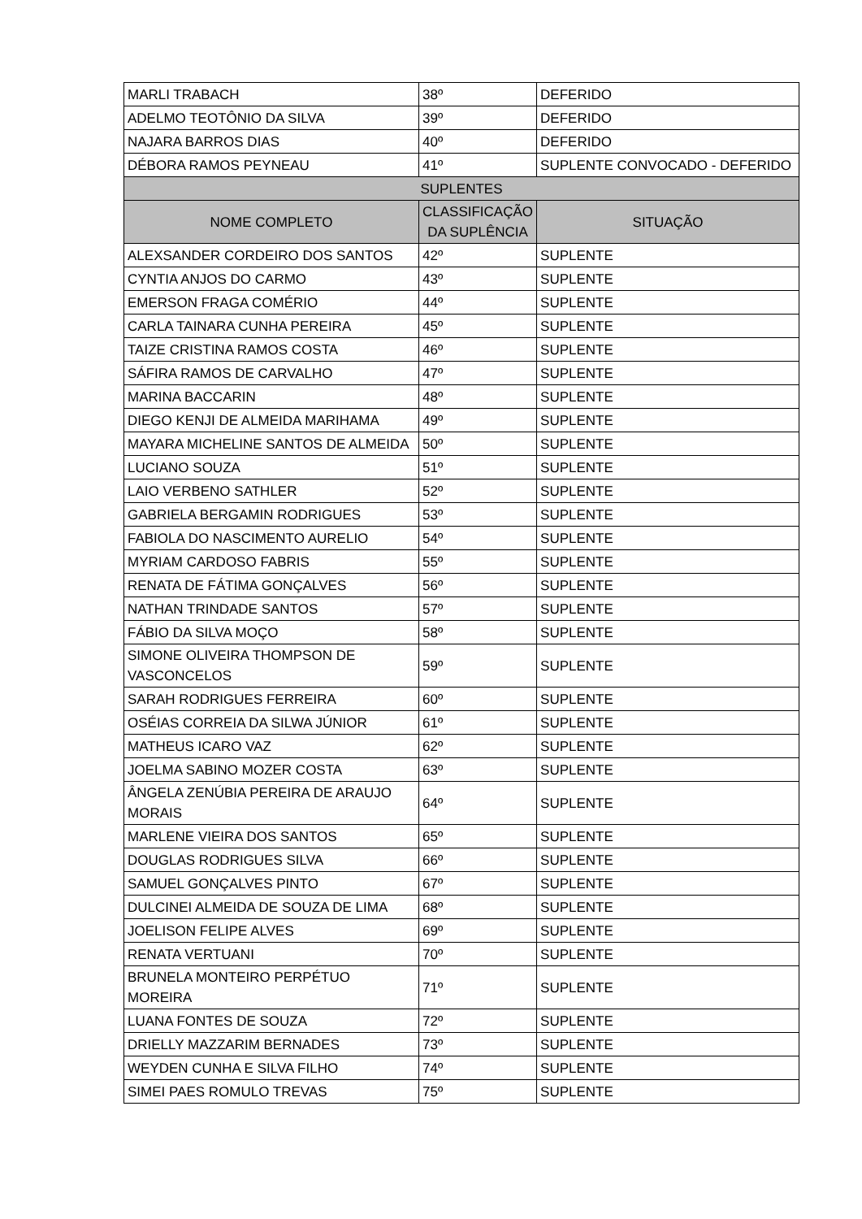| MARLI TRABACH | 38º | DEFERIDO |
| ADELMO TEOTÔNIO DA SILVA | 39º | DEFERIDO |
| NAJARA BARROS DIAS | 40º | DEFERIDO |
| DÉBORA RAMOS PEYNEAU | 41º | SUPLENTE CONVOCADO - DEFERIDO |
| SUPLENTES | | |
| NOME COMPLETO | CLASSIFICAÇÃO DA SUPLÊNCIA | SITUAÇÃO |
| ALEXSANDER CORDEIRO DOS SANTOS | 42º | SUPLENTE |
| CYNTIA ANJOS DO CARMO | 43º | SUPLENTE |
| EMERSON FRAGA COMÉRIO | 44º | SUPLENTE |
| CARLA TAINARA CUNHA PEREIRA | 45º | SUPLENTE |
| TAIZE CRISTINA RAMOS COSTA | 46º | SUPLENTE |
| SÁFIRA RAMOS DE CARVALHO | 47º | SUPLENTE |
| MARINA BACCARIN | 48º | SUPLENTE |
| DIEGO KENJI DE ALMEIDA MARIHAMA | 49º | SUPLENTE |
| MAYARA MICHELINE SANTOS DE ALMEIDA | 50º | SUPLENTE |
| LUCIANO SOUZA | 51º | SUPLENTE |
| LAIO VERBENO SATHLER | 52º | SUPLENTE |
| GABRIELA BERGAMIN RODRIGUES | 53º | SUPLENTE |
| FABIOLA DO NASCIMENTO AURELIO | 54º | SUPLENTE |
| MYRIAM CARDOSO FABRIS | 55º | SUPLENTE |
| RENATA DE FÁTIMA GONÇALVES | 56º | SUPLENTE |
| NATHAN TRINDADE SANTOS | 57º | SUPLENTE |
| FÁBIO DA SILVA MOÇO | 58º | SUPLENTE |
| SIMONE OLIVEIRA THOMPSON DE VASCONCELOS | 59º | SUPLENTE |
| SARAH RODRIGUES FERREIRA | 60º | SUPLENTE |
| OSÉIAS CORREIA DA SILWA JÚNIOR | 61º | SUPLENTE |
| MATHEUS ICARO VAZ | 62º | SUPLENTE |
| JOELMA SABINO MOZER COSTA | 63º | SUPLENTE |
| ÂNGELA ZENÚBIA PEREIRA DE ARAUJO MORAIS | 64º | SUPLENTE |
| MARLENE VIEIRA DOS SANTOS | 65º | SUPLENTE |
| DOUGLAS RODRIGUES SILVA | 66º | SUPLENTE |
| SAMUEL GONÇALVES PINTO | 67º | SUPLENTE |
| DULCINEI ALMEIDA DE SOUZA DE LIMA | 68º | SUPLENTE |
| JOELISON FELIPE ALVES | 69º | SUPLENTE |
| RENATA VERTUANI | 70º | SUPLENTE |
| BRUNELA MONTEIRO PERPÉTUO MOREIRA | 71º | SUPLENTE |
| LUANA FONTES DE SOUZA | 72º | SUPLENTE |
| DRIELLY MAZZARIM BERNADES | 73º | SUPLENTE |
| WEYDEN CUNHA E SILVA FILHO | 74º | SUPLENTE |
| SIMEI PAES ROMULO TREVAS | 75º | SUPLENTE |